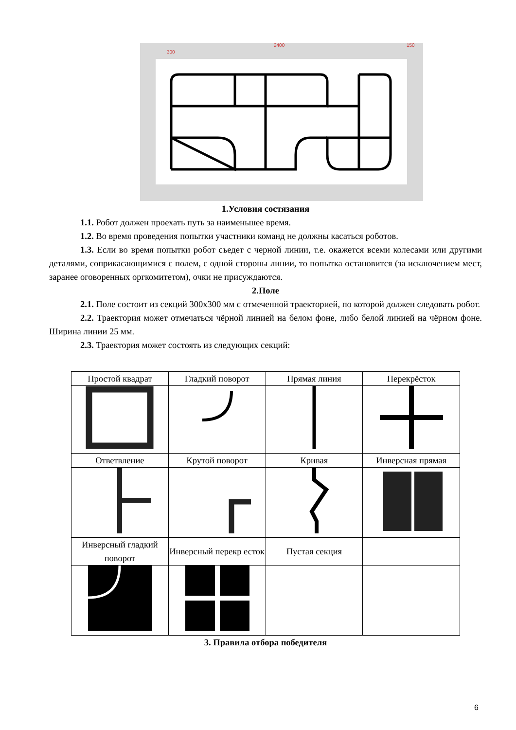2400
300
150
1.Условия состязания
1.1. Робот должен проехать путь за наименьшее время.
1.2. Во время проведения попытки участники команд не должны касаться роботов.
1.3. Если во время попытки робот съедет с черной линии, т.е. окажется всеми колесами или другими деталями, соприкасающимися с полем, с одной стороны линии, то попытка остановится (за исключением мест, заранее оговоренных оргкомитетом), очки не присуждаются.
2.Поле
2.1. Поле состоит из секций 300х300 мм с отмеченной траекторией, по которой должен следовать робот.
2.2. Траектория может отмечаться чёрной линией на белом фоне, либо белой линией на чёрном фоне. Ширина линии 25 мм.
2.3. Траектория может состоять из следующих секций:
| Простой квадрат | Гладкий поворот | Прямая линия | Перекрёсток |
| Ответвление | Крутой поворот | Кривая | Инверсная прямая |
| Инверсный гладкий поворот | Инверсный перекр есток | Пустая секция | |
3. Правила отбора победителя
6